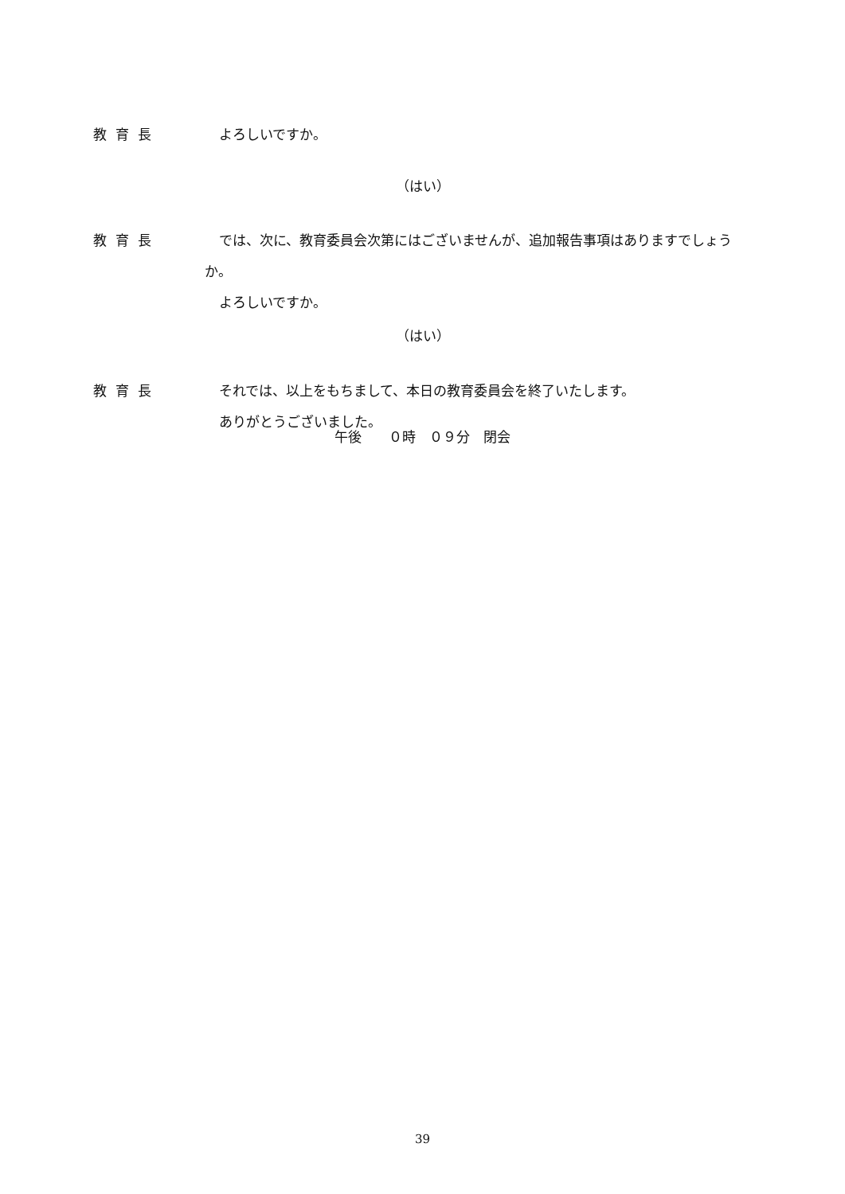教育長 よろしいですか。
（はい）
教育長 では、次に、教育委員会次第にはございませんが、追加報告事項はありますでしょうか。
よろしいですか。
（はい）
教育長 それでは、以上をもちまして、本日の教育委員会を終了いたします。
ありがとうございました。
午後　　０時　０９分　閉会
39